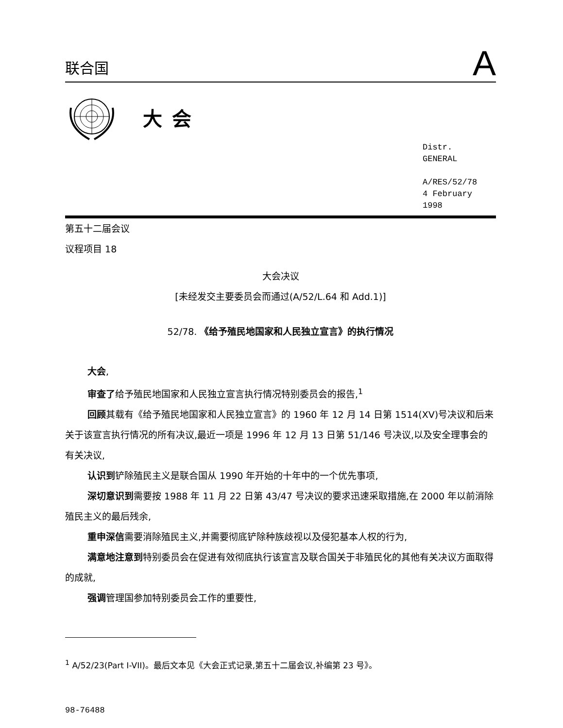联合国
A
大会
Distr.
GENERAL
A/RES/52/78
4 February 1998
第五十二届会议
议程项目 18
大会决议
[未经发交主要委员会而通过(A/52/L.64 和 Add.1)]
52/78. 《给予殖民地国家和人民独立宣言》的执行情况
大会,
审查了给予殖民地国家和人民独立宣言执行情况特别委员会的报告,<sup>1</sup>
回顾其载有《给予殖民地国家和人民独立宣言》的 1960 年 12 月 14 日第 1514(XV)号决议和后来关于该宣言执行情况的所有决议,最近一项是 1996 年 12 月 13 日第 51/146 号决议,以及安全理事会的有关决议,
认识到铲除殖民主义是联合国从 1990 年开始的十年中的一个优先事项,
深切意识到需要按 1988 年 11 月 22 日第 43/47 号决议的要求迅速采取措施,在 2000 年以前消除殖民主义的最后残余,
重申深信需要消除殖民主义,并需要彻底铲除种族歧视以及侵犯基本人权的行为,
满意地注意到特别委员会在促进有效彻底执行该宣言及联合国关于非殖民化的其他有关决议方面取得的成就,
强调管理国参加特别委员会工作的重要性,
<sup>1</sup> A/52/23(Part I-VII)。最后文本见《大会正式记录,第五十二届会议,补编第 23 号》。
98-76488